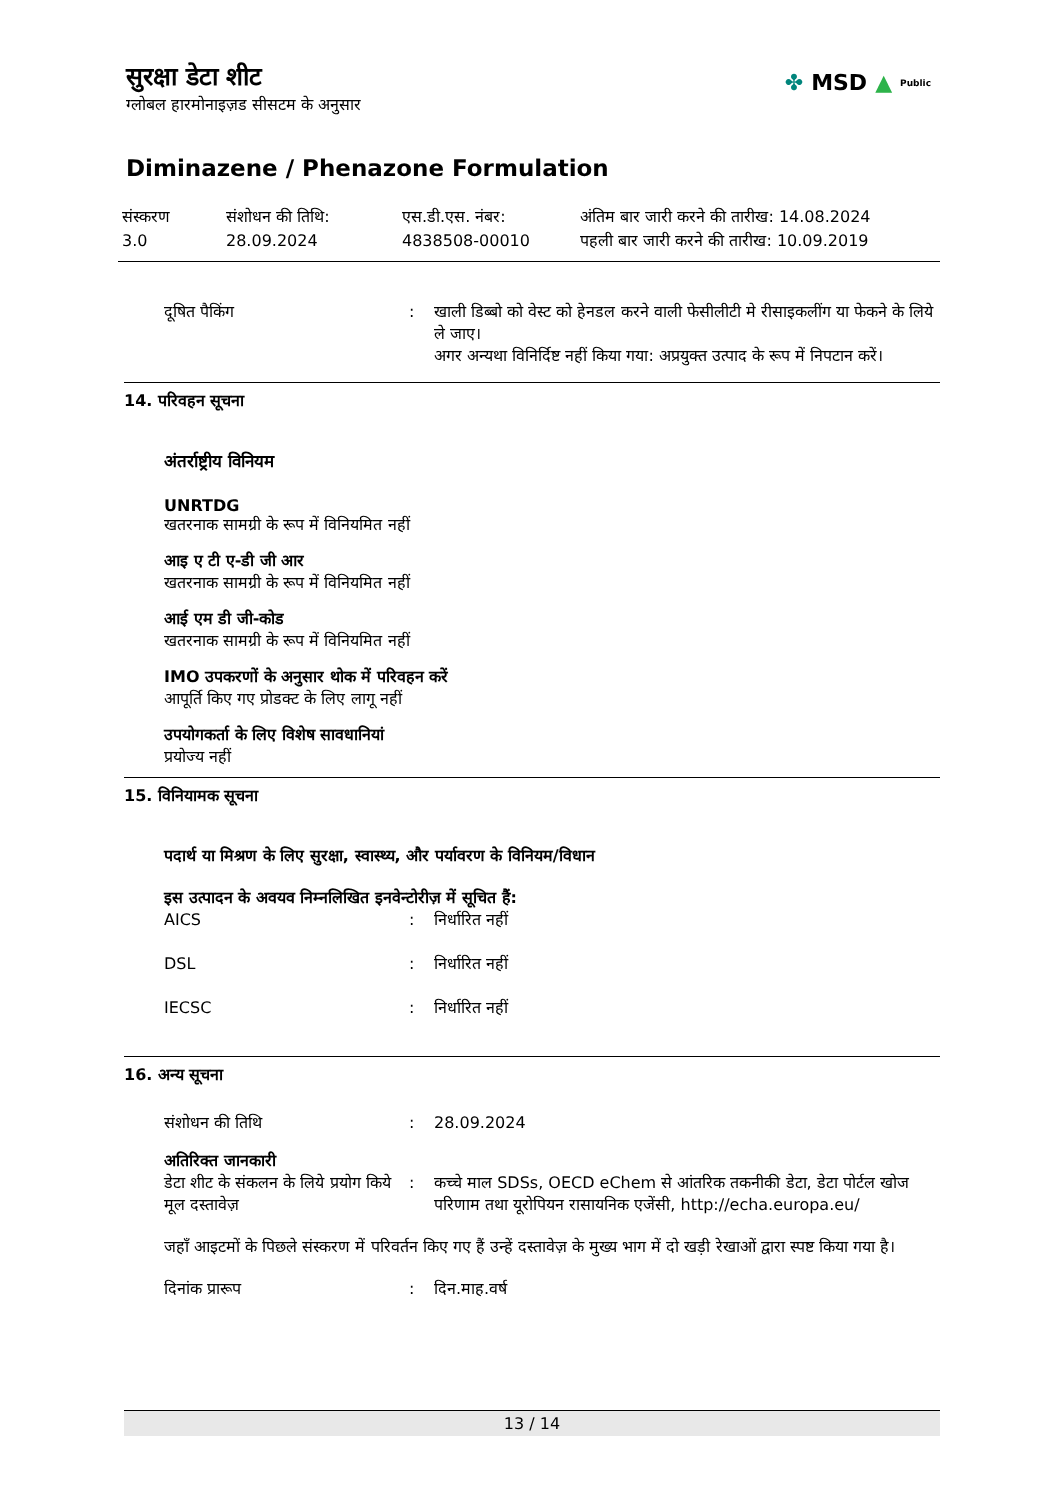सुरक्षा डेटा शीट
ग्लोबल हारमोनाइज़ड सीसटम के अनुसार
✤ MSD ▲ Public
Diminazene / Phenazone Formulation
संस्करण
3.0
संशोधन की तिथि:
28.09.2024
एस.डी.एस. नंबर:
4838508-00010
अंतिम बार जारी करने की तारीख: 14.08.2024
पहली बार जारी करने की तारीख: 10.09.2019
दूषित पैकिंग : खाली डिब्बो को वेस्ट को हेनडल करने वाली फेसीलीटी मे रीसाइकलींग या फेकने के लिये ले जाए।
अगर अन्यथा विनिर्दिष्ट नहीं किया गया: अप्रयुक्त उत्पाद के रूप में निपटान करें।
14. परिवहन सूचना
अंतर्राष्ट्रीय विनियम
UNRTDG
खतरनाक सामग्री के रूप में विनियमित नहीं
आइ ए टी ए-डी जी आर
खतरनाक सामग्री के रूप में विनियमित नहीं
आई एम डी जी-कोड
खतरनाक सामग्री के रूप में विनियमित नहीं
IMO उपकरणों के अनुसार थोक में परिवहन करें
आपूर्ति किए गए प्रोडक्ट के लिए लागू नहीं
उपयोगकर्ता के लिए विशेष सावधानियां
प्रयोज्य नहीं
15. विनियामक सूचना
पदार्थ या मिश्रण के लिए सुरक्षा, स्वास्थ्य, और पर्यावरण के विनियम/विधान
इस उत्पादन के अवयव निम्नलिखित इनवेन्टोरीज़ में सूचित हैं:
AICS : निर्धारित नहीं
DSL : निर्धारित नहीं
IECSC : निर्धारित नहीं
16. अन्य सूचना
संशोधन की तिथि : 28.09.2024
अतिरिक्त जानकारी
डेटा शीट के संकलन के लिये प्रयोग किये मूल दस्तावेज़
: कच्चे माल SDSs, OECD eChem से आंतरिक तकनीकी डेटा, डेटा पोर्टल खोज परिणाम तथा यूरोपियन रासायनिक एजेंसी, http://echa.europa.eu/
जहाँ आइटमों के पिछले संस्करण में परिवर्तन किए गए हैं उन्हें दस्तावेज़ के मुख्य भाग में दो खड़ी रेखाओं द्वारा स्पष्ट किया गया है।
दिनांक प्रारूप : दिन.माह.वर्ष
13 / 14